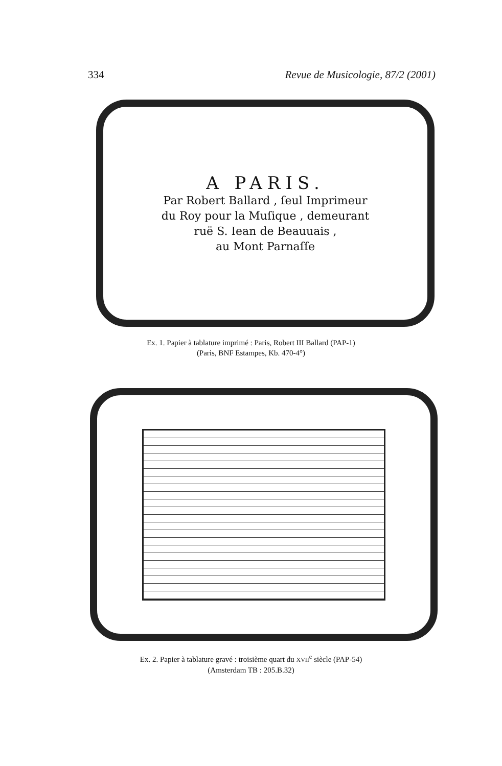334 Revue de Musicologie, 87/2 (2001)
A PARIS.
Par Robert Ballard , ſeul Imprimeur
du Roy pour la Muſique , demeurant
ruë S. Iean de Beauuais ,
au Mont Parnaſſe
Ex. 1. Papier à tablature imprimé : Paris, Robert III Ballard (PAP-1)
(Paris, BNF Estampes, Kb. 470-4°)
Ex. 2. Papier à tablature gravé : troisième quart du XVII<sup>e</sup> siècle (PAP-54)
(Amsterdam TB : 205.B.32)